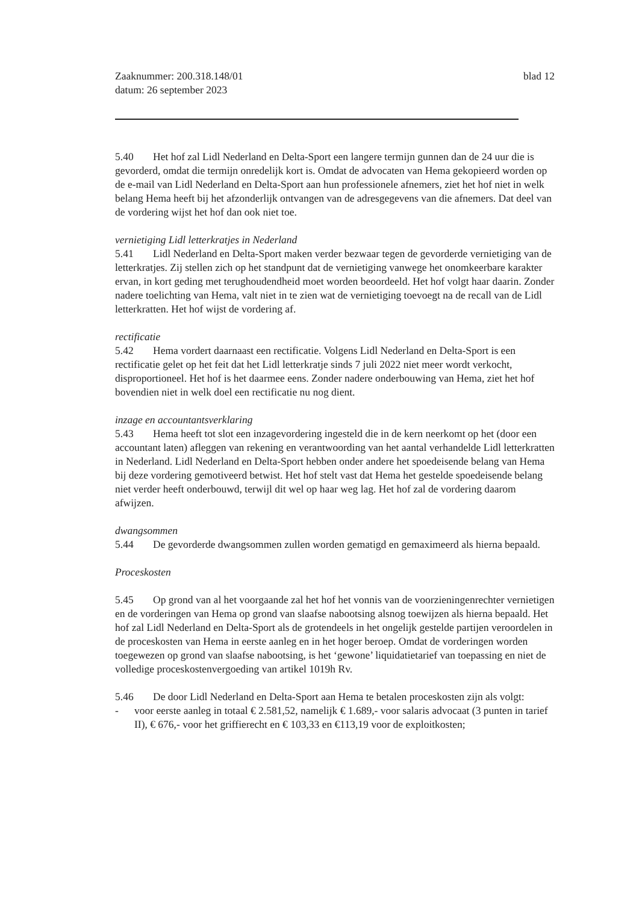Zaaknummer: 200.318.148/01
datum: 26 september 2023
blad 12
5.40 Het hof zal Lidl Nederland en Delta-Sport een langere termijn gunnen dan de 24 uur die is gevorderd, omdat die termijn onredelijk kort is. Omdat de advocaten van Hema gekopieerd worden op de e-mail van Lidl Nederland en Delta-Sport aan hun professionele afnemers, ziet het hof niet in welk belang Hema heeft bij het afzonderlijk ontvangen van de adresgegevens van die afnemers. Dat deel van de vordering wijst het hof dan ook niet toe.
vernietiging Lidl letterkratjes in Nederland
5.41 Lidl Nederland en Delta-Sport maken verder bezwaar tegen de gevorderde vernietiging van de letterkratjes. Zij stellen zich op het standpunt dat de vernietiging vanwege het onomkeerbare karakter ervan, in kort geding met terughoudendheid moet worden beoordeeld. Het hof volgt haar daarin. Zonder nadere toelichting van Hema, valt niet in te zien wat de vernietiging toevoegt na de recall van de Lidl letterkratten. Het hof wijst de vordering af.
rectificatie
5.42 Hema vordert daarnaast een rectificatie. Volgens Lidl Nederland en Delta-Sport is een rectificatie gelet op het feit dat het Lidl letterkratje sinds 7 juli 2022 niet meer wordt verkocht, disproportioneel. Het hof is het daarmee eens. Zonder nadere onderbouwing van Hema, ziet het hof bovendien niet in welk doel een rectificatie nu nog dient.
inzage en accountantsverklaring
5.43 Hema heeft tot slot een inzagevordering ingesteld die in de kern neerkomt op het (door een accountant laten) afleggen van rekening en verantwoording van het aantal verhandelde Lidl letterkratten in Nederland. Lidl Nederland en Delta-Sport hebben onder andere het spoedeisende belang van Hema bij deze vordering gemotiveerd betwist. Het hof stelt vast dat Hema het gestelde spoedeisende belang niet verder heeft onderbouwd, terwijl dit wel op haar weg lag. Het hof zal de vordering daarom afwijzen.
dwangsommen
5.44 De gevorderde dwangsommen zullen worden gematigd en gemaximeerd als hierna bepaald.
Proceskosten
5.45 Op grond van al het voorgaande zal het hof het vonnis van de voorzieningenrechter vernietigen en de vorderingen van Hema op grond van slaafse nabootsing alsnog toewijzen als hierna bepaald. Het hof zal Lidl Nederland en Delta-Sport als de grotendeels in het ongelijk gestelde partijen veroordelen in de proceskosten van Hema in eerste aanleg en in het hoger beroep. Omdat de vorderingen worden toegewezen op grond van slaafse nabootsing, is het ‘gewone’ liquidatietarief van toepassing en niet de volledige proceskostenvergoeding van artikel 1019h Rv.
5.46 De door Lidl Nederland en Delta-Sport aan Hema te betalen proceskosten zijn als volgt:
- voor eerste aanleg in totaal € 2.581,52, namelijk € 1.689,- voor salaris advocaat (3 punten in tarief II), € 676,- voor het griffierecht en € 103,33 en €113,19 voor de exploitkosten;